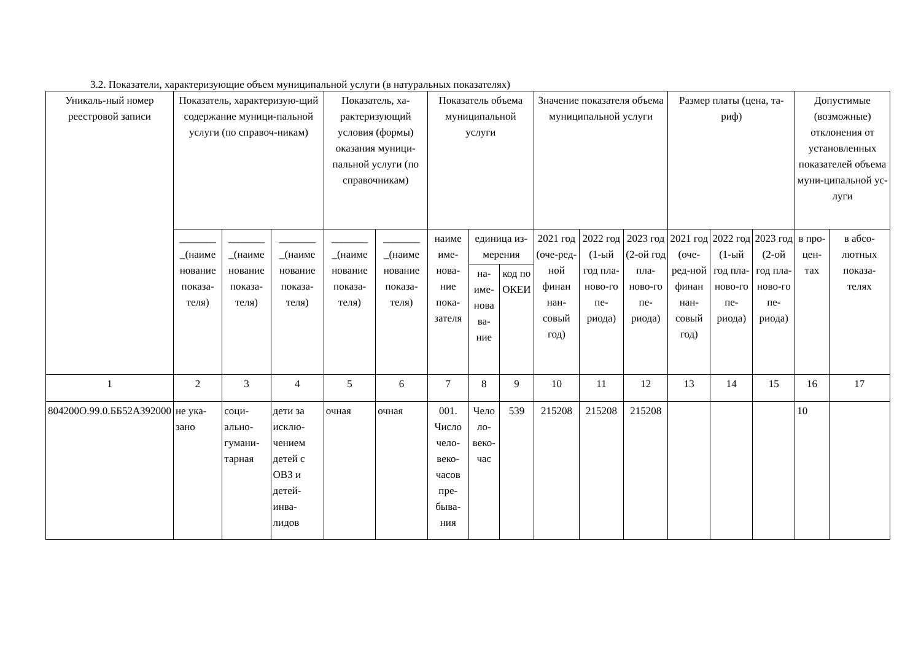3.2. Показатели, характеризующие объем муниципальной услуги (в натуральных показателях)
| Уникаль-ный номер реестровой записи | Показатель, характеризую-щий содержание муници-пальной услуги (по справоч-никам) | | | Показатель, ха-рактеризующий условия (формы) оказания муници-пальной услуги (по справочникам) | | Показатель объема муниципальной услуги | | | Значение показателя объема муниципальной услуги | | | Размер платы (цена, та-риф) | | | Допустимые (возможные) отклонения от установленных показателей объема муни-ципальной ус-луги | |
| --- | --- | --- | --- | --- | --- | --- | --- | --- | --- | --- | --- | --- | --- | --- | --- | --- |
| | _______ _(наиме нование показа-теля) | _______ _(наиме нование показа-теля) | _______ _(наиме нование показа-теля) | _______ _(наиме нование показа-теля) | _______ _(наиме нование показа-теля) | наиме име-нова-ние пока-зателя | единица из-мерения | | 2021 год (оче-ред-ной финан нан-совый год) | 2022 год (1-ый год пла-ново-го пе-риода) | 2023 год (2-ой год пла-ново-го пе-риода) | 2021 год (оче-ред-ной финан нан-совый год) | 2022 год (1-ый год пла-ново-го пе-риода) | 2023 год (2-ой год пла-ново-го пе-риода) | в про-цен-тах | в абсо-лютных показа-телях |
| | | | | | | | на-име-нова ва-ние | код по ОКЕИ | | | | | | | | |
| 1 | 2 | 3 | 4 | 5 | 6 | 7 | 8 | 9 | 10 | 11 | 12 | 13 | 14 | 15 | 16 | 17 |
| 804200О.99.0.ББ52АЗ92000 | не ука-зано | соци-ально-гумани-тарная | дети за исклю-чением детей с ОВЗ и детей-инва-лидов | очная | очная | 001. Число чело-веко-часов пре-быва-ния | Чело ло-веко-час | 539 | 215208 | 215208 | 215208 | | | | 10 | |